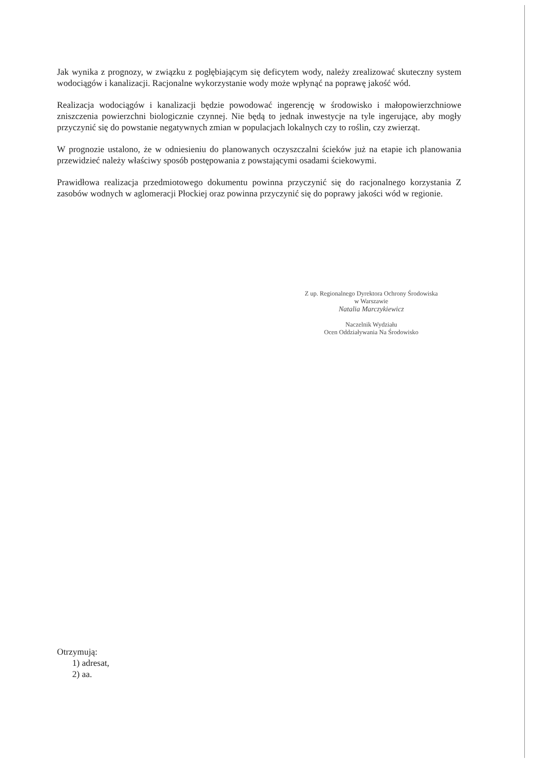Jak wynika z prognozy, w związku z pogłębiającym się deficytem wody, należy zrealizować skuteczny system wodociągów i kanalizacji. Racjonalne wykorzystanie wody może wpłynąć na poprawę jakość wód.
Realizacja wodociągów i kanalizacji będzie powodować ingerencję w środowisko i małopowierzchniowe zniszczenia powierzchni biologicznie czynnej. Nie będą to jednak inwestycje na tyle ingerujące, aby mogły przyczynić się do powstanie negatywnych zmian w populacjach lokalnych czy to roślin, czy zwierząt.
W prognozie ustalono, że w odniesieniu do planowanych oczyszczalni ścieków już na etapie ich planowania przewidzieć należy właściwy sposób postępowania z powstającymi osadami ściekowymi.
Prawidłowa realizacja przedmiotowego dokumentu powinna przyczynić się do racjonalnego korzystania Z zasobów wodnych w aglomeracji Płockiej oraz powinna przyczynić się do poprawy jakości wód w regionie.
Z up. Regionalnego Dyrektora Ochrony Środowiska
w Warszawie
Natalia Marczykiewicz
Naczelnik Wydziału
Ocen Oddziaływania Na Środowisko
Otrzymują:
1) adresat,
2) aa.